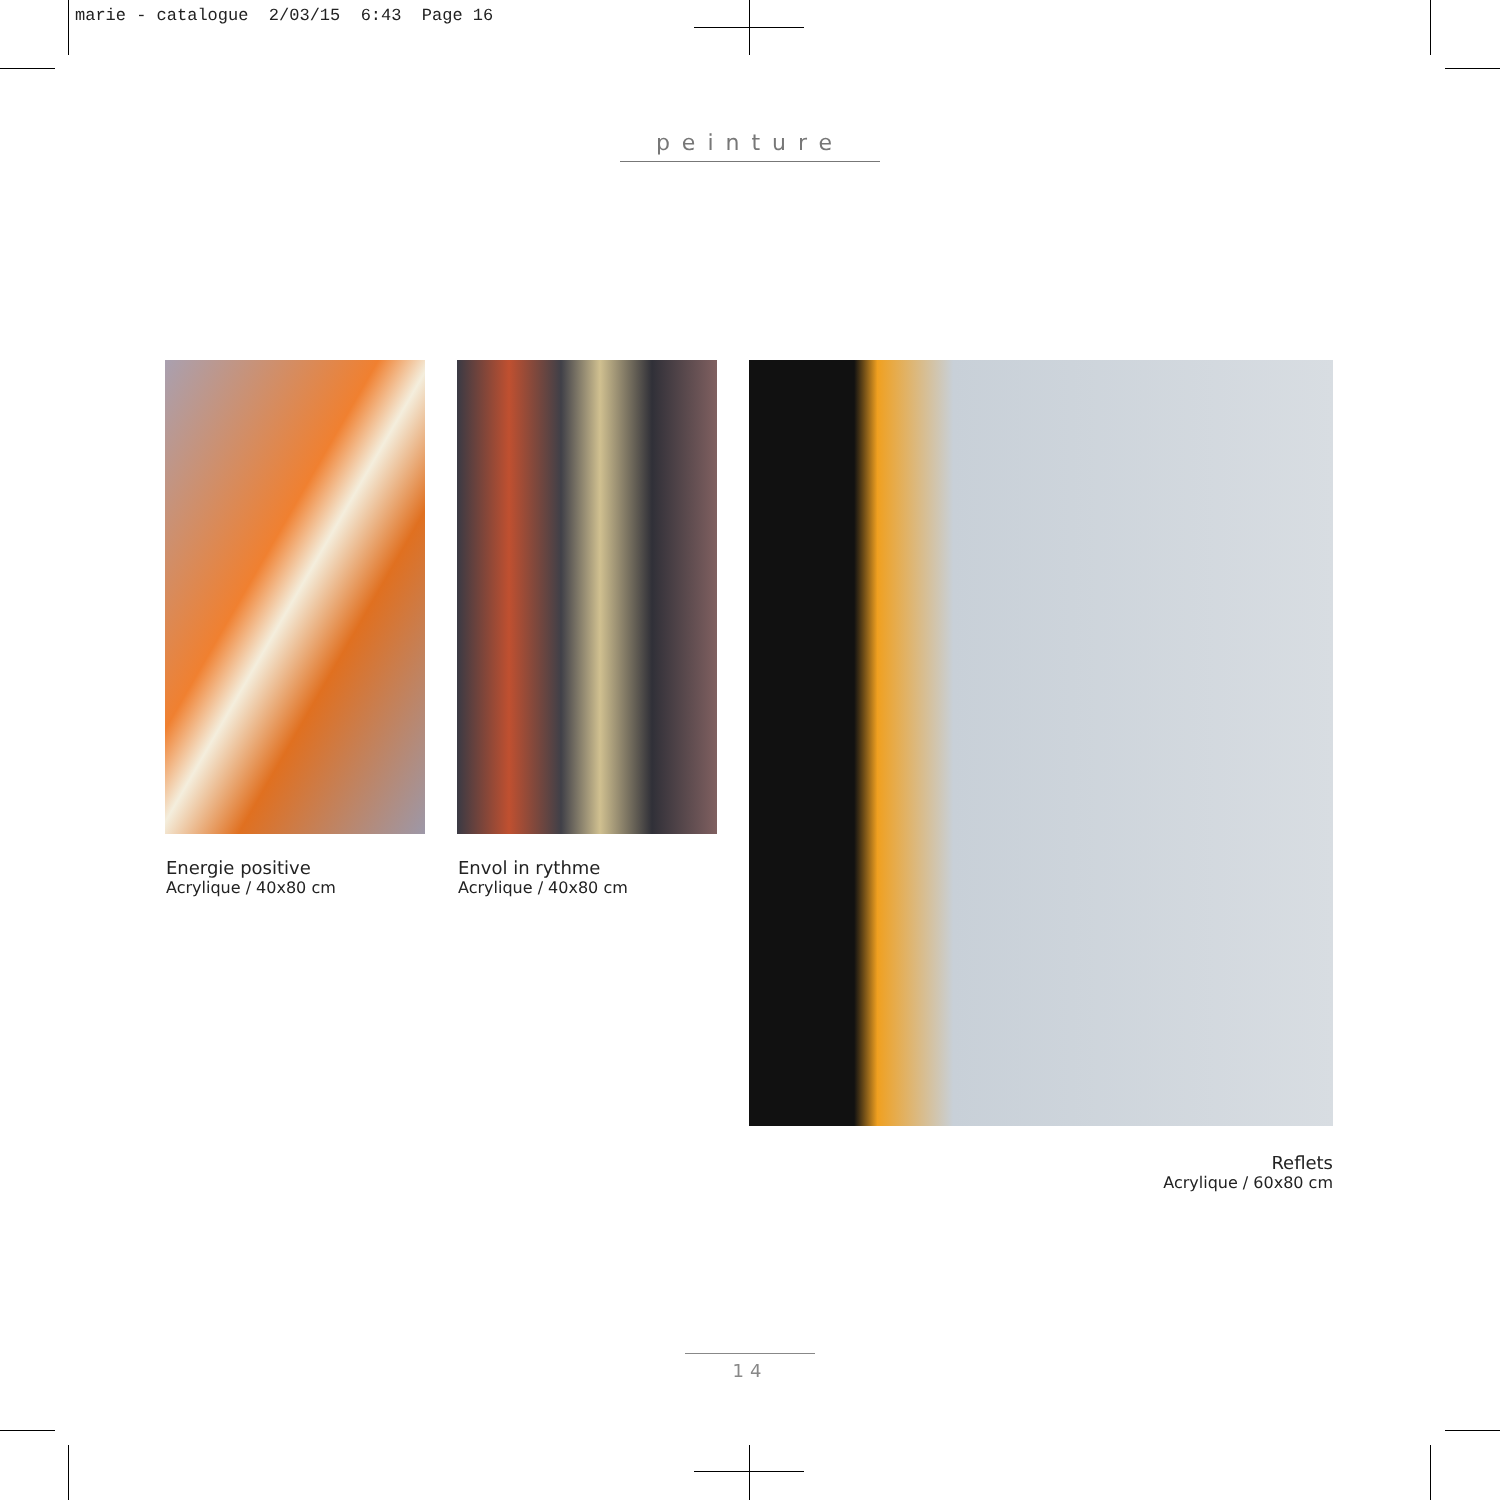marie - catalogue 2/03/15 6:43 Page 16
peinture
Energie positive
Acrylique / 40x80 cm
Envol in rythme
Acrylique / 40x80 cm
Reflets
Acrylique / 60x80 cm
14